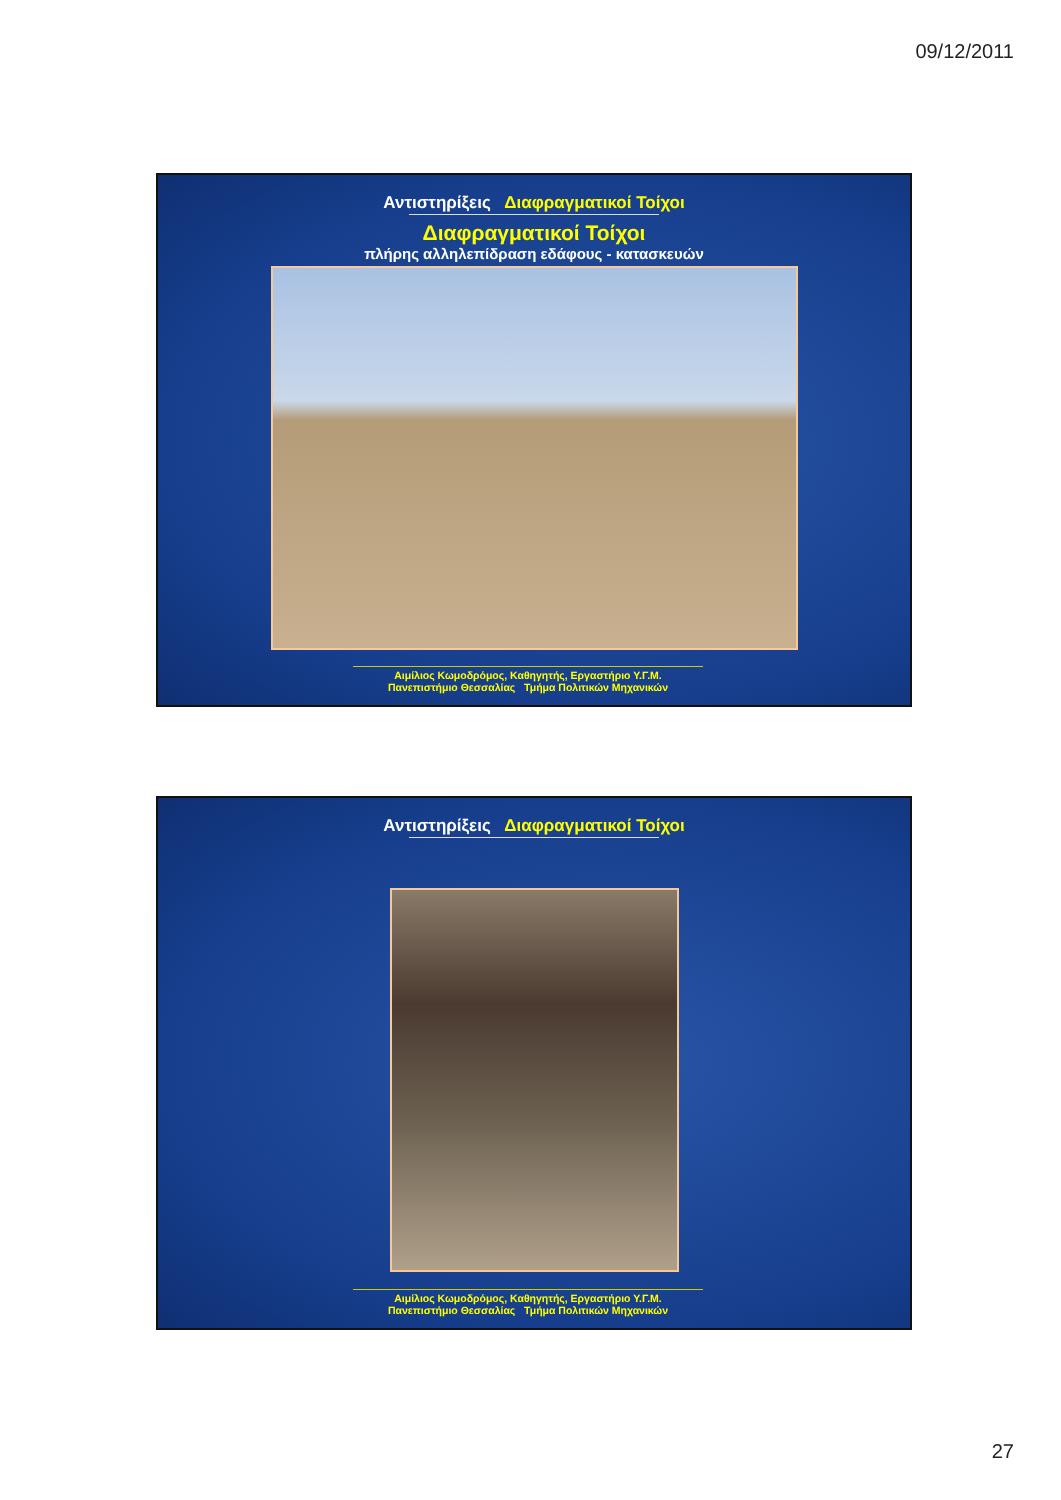09/12/2011
Αντιστηρίξεις Διαφραγματικοί Τοίχοι
Διαφραγματικοί Τοίχοι
πλήρης αλληλεπίδραση εδάφους - κατασκευών
Αιμίλιος Κωμοδρόμος, Καθηγητής, Εργαστήριο Υ.Γ.Μ.
Πανεπιστήμιο Θεσσαλίας Τμήμα Πολιτικών Μηχανικών
Αντιστηρίξεις Διαφραγματικοί Τοίχοι
Αιμίλιος Κωμοδρόμος, Καθηγητής, Εργαστήριο Υ.Γ.Μ.
Πανεπιστήμιο Θεσσαλίας Τμήμα Πολιτικών Μηχανικών
27